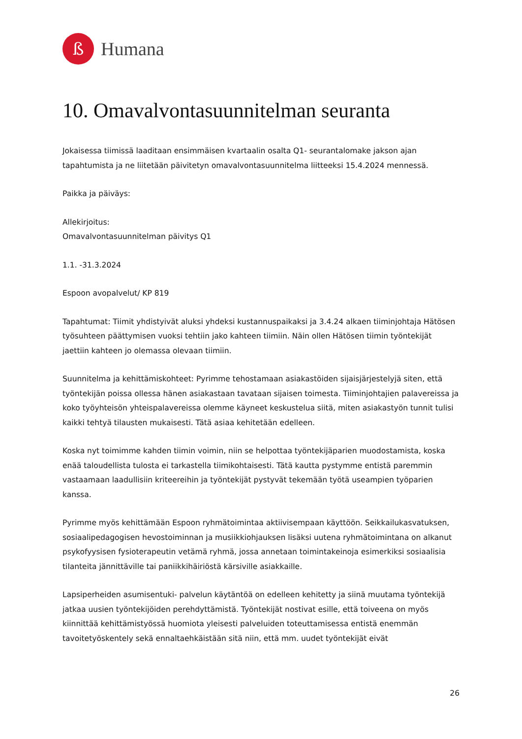ß
Humana
10. Omavalvontasuunnitelman seuranta
Jokaisessa tiimissä laaditaan ensimmäisen kvartaalin osalta Q1- seurantalomake jakson ajan tapahtumista ja ne liitetään päivitetyn omavalvontasuunnitelma liitteeksi 15.4.2024 mennessä.
Paikka ja päiväys:
Allekirjoitus:
Omavalvontasuunnitelman päivitys Q1
1.1. -31.3.2024
Espoon avopalvelut/ KP 819
Tapahtumat: Tiimit yhdistyivät aluksi yhdeksi kustannuspaikaksi ja 3.4.24 alkaen tiiminjohtaja Hätösen työsuhteen päättymisen vuoksi tehtiin jako kahteen tiimiin. Näin ollen Hätösen tiimin työntekijät jaettiin kahteen jo olemassa olevaan tiimiin.
Suunnitelma ja kehittämiskohteet: Pyrimme tehostamaan asiakastöiden sijaisjärjestelyjä siten, että työntekijän poissa ollessa hänen asiakastaan tavataan sijaisen toimesta. Tiiminjohtajien palavereissa ja koko työyhteisön yhteispalavereissa olemme käyneet keskustelua siitä, miten asiakastyön tunnit tulisi kaikki tehtyä tilausten mukaisesti. Tätä asiaa kehitetään edelleen.
Koska nyt toimimme kahden tiimin voimin, niin se helpottaa työntekijäparien muodostamista, koska enää taloudellista tulosta ei tarkastella tiimikohtaisesti. Tätä kautta pystymme entistä paremmin vastaamaan laadullisiin kriteereihin ja työntekijät pystyvät tekemään työtä useampien työparien kanssa.
Pyrimme myös kehittämään Espoon ryhmätoimintaa aktiivisempaan käyttöön. Seikkailukasvatuksen, sosiaalipedagogisen hevostoiminnan ja musiikkiohjauksen lisäksi uutena ryhmätoimintana on alkanut psykofyysisen fysioterapeutin vetämä ryhmä, jossa annetaan toimintakeinoja esimerkiksi sosiaalisia tilanteita jännittäville tai paniikkihäiriöstä kärsiville asiakkaille.
Lapsiperheiden asumisentuki- palvelun käytäntöä on edelleen kehitetty ja siinä muutama työntekijä jatkaa uusien työntekijöiden perehdyttämistä. Työntekijät nostivat esille, että toiveena on myös kiinnittää kehittämistyössä huomiota yleisesti palveluiden toteuttamisessa entistä enemmän tavoitetyöskentely sekä ennaltaehkäistään sitä niin, että mm. uudet työntekijät eivät
26